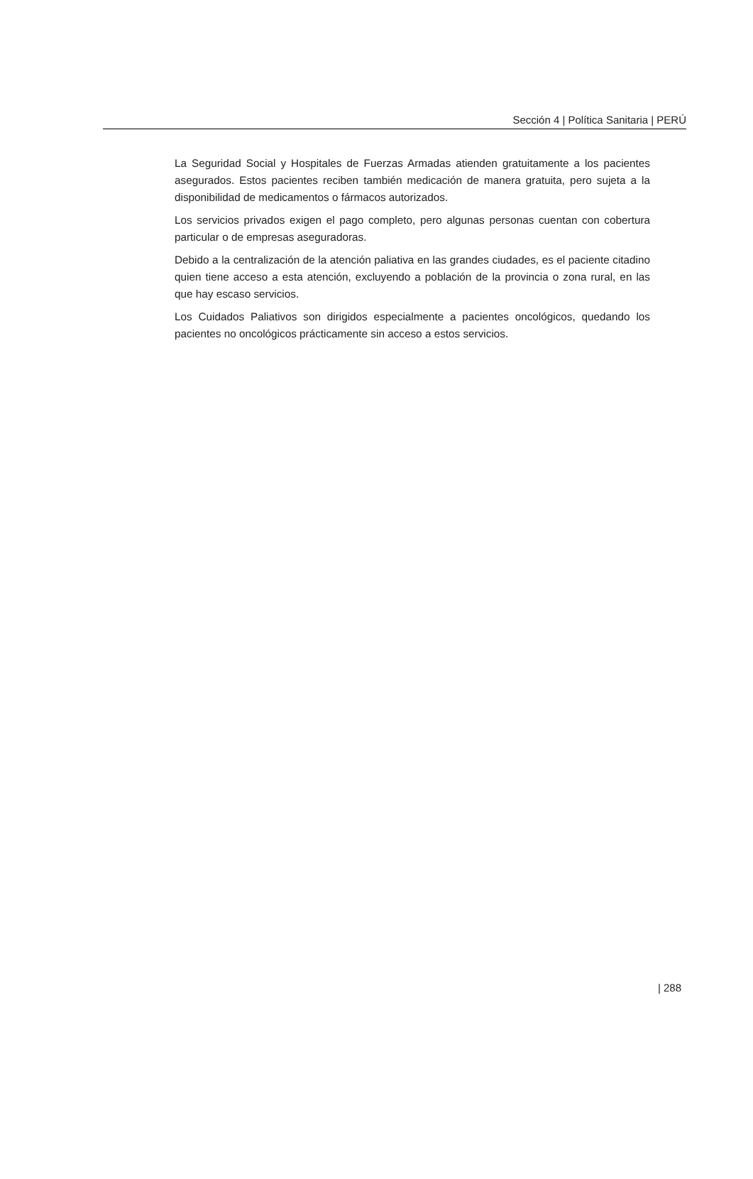Sección 4 | Política Sanitaria | PERÚ
La Seguridad Social y Hospitales de Fuerzas Armadas atienden gratuitamente a los pacientes asegurados. Estos pacientes reciben también medicación de manera gratuita, pero sujeta a la disponibilidad de medicamentos o fármacos autorizados.
Los servicios privados exigen el pago completo, pero algunas personas cuentan con cobertura particular o de empresas aseguradoras.
Debido a la centralización de la atención paliativa en las grandes ciudades, es el paciente citadino quien tiene acceso a esta atención, excluyendo a población de la provincia o zona rural, en las que hay escaso servicios.
Los Cuidados Paliativos son dirigidos especialmente a pacientes oncológicos, quedando los pacientes no oncológicos prácticamente sin acceso a estos servicios.
| 288